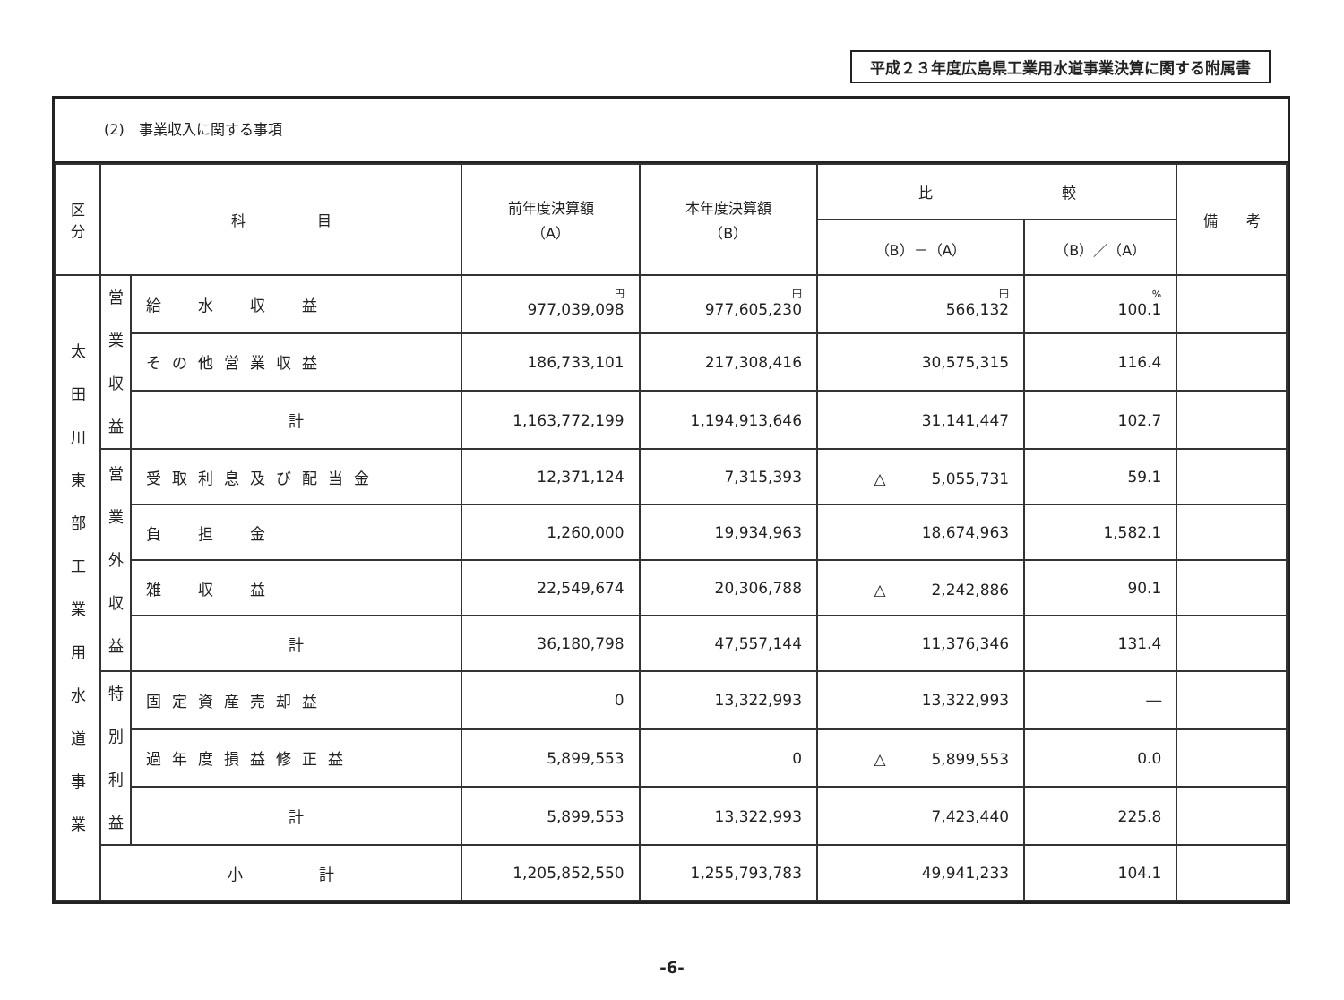平成２３年度広島県工業用水道事業決算に関する附属書
(2)　事業収入に関する事項
| 区分 | 科 目 | | 前年度決算額 （A） | 本年度決算額 （B） | 比 較 | | 備 考 |
| --- | --- | --- | --- | --- | --- | --- | --- |
| | | | | | （B）－（A） | （B）／（A） | |
| 太 田 川 東 部 工 業 用 水 道 事 業 | 営 業 収 益 | 給 水 収 益 | 円 977,039,098 | 円 977,605,230 | 円 566,132 | % 100.1 | |
| | | その他営業収益 | 186,733,101 | 217,308,416 | 30,575,315 | 116.4 | |
| | | 計 | 1,163,772,199 | 1,194,913,646 | 31,141,447 | 102.7 | |
| | 営 業 外 収 益 | 受取利息及び配当金 | 12,371,124 | 7,315,393 | △ 5,055,731 | 59.1 | |
| | | 負 担 金 | 1,260,000 | 19,934,963 | 18,674,963 | 1,582.1 | |
| | | 雑 収 益 | 22,549,674 | 20,306,788 | △ 2,242,886 | 90.1 | |
| | | 計 | 36,180,798 | 47,557,144 | 11,376,346 | 131.4 | |
| | 特 別 利 益 | 固定資産売却益 | 0 | 13,322,993 | 13,322,993 | ― | |
| | | 過年度損益修正益 | 5,899,553 | 0 | △ 5,899,553 | 0.0 | |
| | | 計 | 5,899,553 | 13,322,993 | 7,423,440 | 225.8 | |
| | 小 計 | | 1,205,852,550 | 1,255,793,783 | 49,941,233 | 104.1 | |
-6-